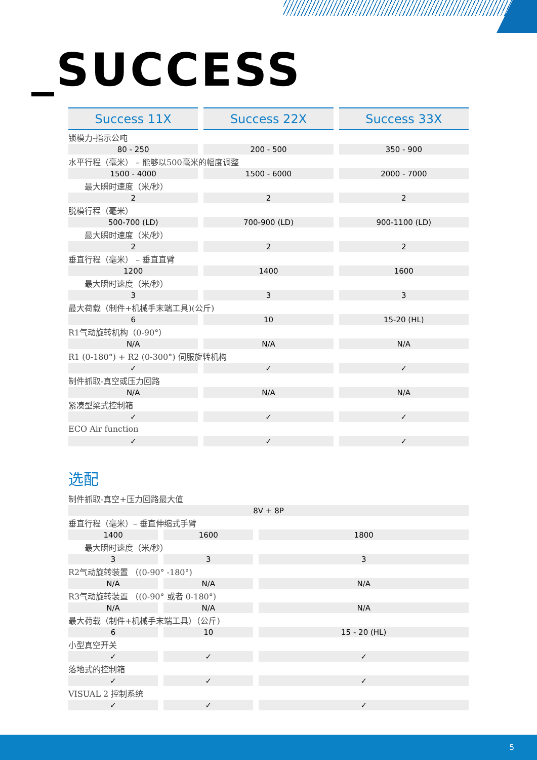_SUCCESS
| Success 11X | Success 22X | Success 33X |
| --- | --- | --- |
| 锁模力-指示公吨 | | |
| 80 - 250 | 200 - 500 | 350 - 900 |
| 水平行程（毫米） – 能够以500毫米的幅度调整 | | |
| 1500 - 4000 | 1500 - 6000 | 2000 - 7000 |
| 最大瞬时速度（米/秒） | | |
| 2 | 2 | 2 |
| 脱模行程（毫米） | | |
| 500-700 (LD) | 700-900 (LD) | 900-1100 (LD) |
| 最大瞬时速度（米/秒） | | |
| 2 | 2 | 2 |
| 垂直行程（毫米） – 垂直直臂 | | |
| 1200 | 1400 | 1600 |
| 最大瞬时速度（米/秒） | | |
| 3 | 3 | 3 |
| 最大荷载（制件+机械手末端工具)(公斤) | | |
| 6 | 10 | 15-20 (HL) |
| R1气动旋转机构（0-90°） | | |
| N/A | N/A | N/A |
| R1 (0-180°) + R2 (0-300°) 伺服旋转机构 | | |
| ✓ | ✓ | ✓ |
| 制件抓取-真空或压力回路 | | |
| N/A | N/A | N/A |
| 紧凑型梁式控制箱 | | |
| ✓ | ✓ | ✓ |
| ECO Air function | | |
| ✓ | ✓ | ✓ |
选配
| 制件抓取-真空+压力回路最大值 | | |
| 8V + 8P | | |
| 垂直行程（毫米）– 垂直伸缩式手臂 | | |
| 1400 | 1600 | 1800 |
| 最大瞬时速度（米/秒） | | |
| 3 | 3 | 3 |
| R2气动旋转装置 （(0-90° -180°) | | |
| N/A | N/A | N/A |
| R3气动旋转装置 （(0-90° 或者 0-180°) | | |
| N/A | N/A | N/A |
| 最大荷载（制件+机械手末端工具）（公斤) | | |
| 6 | 10 | 15 - 20 (HL) |
| 小型真空开关 | | |
| ✓ | ✓ | ✓ |
| 落地式的控制箱 | | |
| ✓ | ✓ | ✓ |
| VISUAL 2 控制系统 | | |
| ✓ | ✓ | ✓ |
5